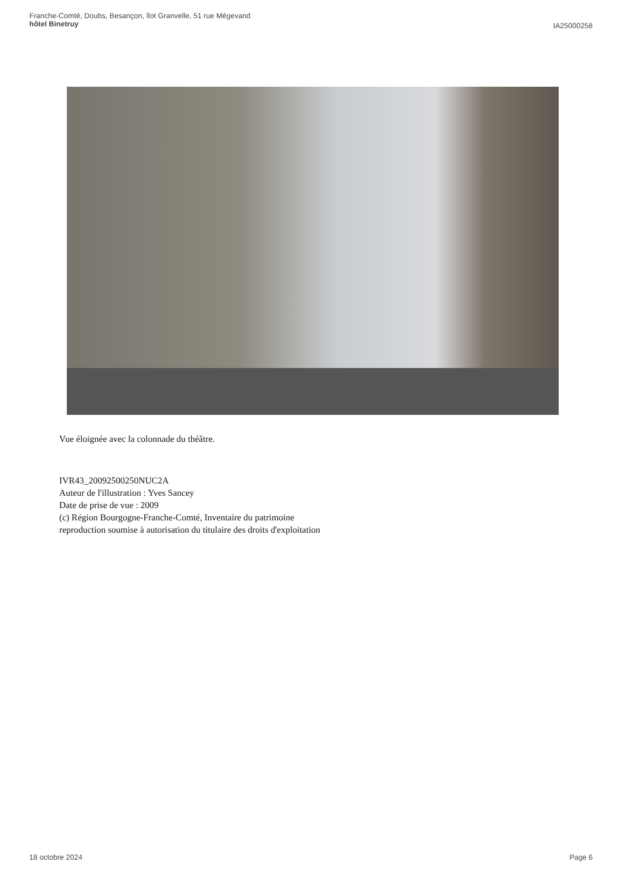Franche-Comté, Doubs, Besançon, îlot Granvelle, 51 rue Mégevand
hôtel Binetruy
IA25000258
Vue éloignée avec la colonnade du théâtre.
IVR43_20092500250NUC2A
Auteur de l'illustration : Yves Sancey
Date de prise de vue : 2009
(c) Région Bourgogne-Franche-Comté, Inventaire du patrimoine
reproduction soumise à autorisation du titulaire des droits d'exploitation
18 octobre 2024 Page 6